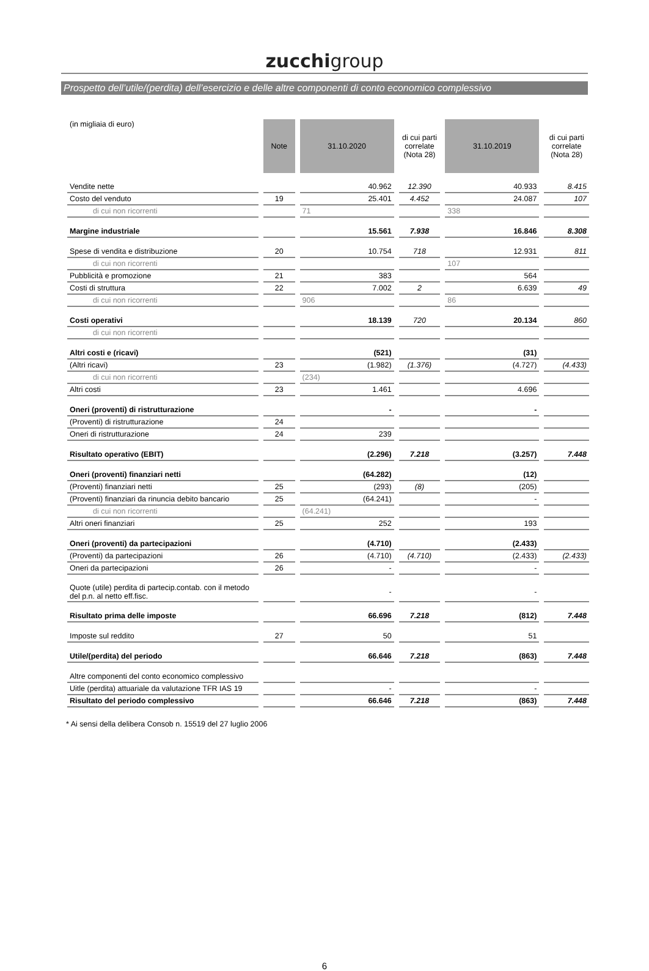zucchigroup
Prospetto dell’utile/(perdita) dell’esercizio e delle altre componenti di conto economico complessivo
| (in migliaia di euro) | Note | 31.10.2020 | di cui parti correlate (Nota 28) | 31.10.2019 | di cui parti correlate (Nota 28) |
| --- | --- | --- | --- | --- | --- |
| Vendite nette | | 40.962 | 12.390 | 40.933 | 8.415 |
| Costo del venduto | 19 | 25.401 | 4.452 | 24.087 | 107 |
| di cui non ricorrenti | | 71 | | 338 | |
| Margine industriale | | 15.561 | 7.938 | 16.846 | 8.308 |
| Spese di vendita e distribuzione | 20 | 10.754 | 718 | 12.931 | 811 |
| di cui non ricorrenti | | | | 107 | |
| Pubblicità e promozione | 21 | 383 | | 564 | |
| Costi di struttura | 22 | 7.002 | 2 | 6.639 | 49 |
| di cui non ricorrenti | | 906 | | 86 | |
| Costi operativi | | 18.139 | 720 | 20.134 | 860 |
| di cui non ricorrenti | | | | | |
| Altri costi e (ricavi) | | (521) | | (31) | |
| (Altri ricavi) | 23 | (1.982) | (1.376) | (4.727) | (4.433) |
| di cui non ricorrenti | | (234) | | | |
| Altri costi | 23 | 1.461 | | 4.696 | |
| Oneri (proventi) di ristrutturazione | | - | | - | |
| (Proventi) di ristrutturazione | 24 | | | | |
| Oneri di ristrutturazione | 24 | 239 | | | |
| Risultato operativo (EBIT) | | (2.296) | 7.218 | (3.257) | 7.448 |
| Oneri (proventi) finanziari netti | | (64.282) | | (12) | |
| (Proventi) finanziari netti | 25 | (293) | (8) | (205) | |
| (Proventi) finanziari da rinuncia debito bancario | 25 | (64.241) | | - | |
| di cui non ricorrenti | | (64.241) | | | |
| Altri oneri finanziari | 25 | 252 | | 193 | |
| Oneri (proventi) da partecipazioni | | (4.710) | | (2.433) | |
| (Proventi) da partecipazioni | 26 | (4.710) | (4.710) | (2.433) | (2.433) |
| Oneri da partecipazioni | 26 | - | | - | |
| Quote (utile) perdita di partecip.contab. con il metodo del p.n. al netto eff.fisc. | | - | | - | |
| Risultato prima delle imposte | | 66.696 | 7.218 | (812) | 7.448 |
| Imposte sul reddito | 27 | 50 | | 51 | |
| Utile/(perdita) del periodo | | 66.646 | 7.218 | (863) | 7.448 |
| Altre componenti del conto economico complessivo | | | | | |
| Uitle (perdita) attuariale da valutazione TFR IAS 19 | | - | | - | |
| Risultato del periodo complessivo | | 66.646 | 7.218 | (863) | 7.448 |
* Ai sensi della delibera Consob n. 15519 del 27 luglio 2006
6